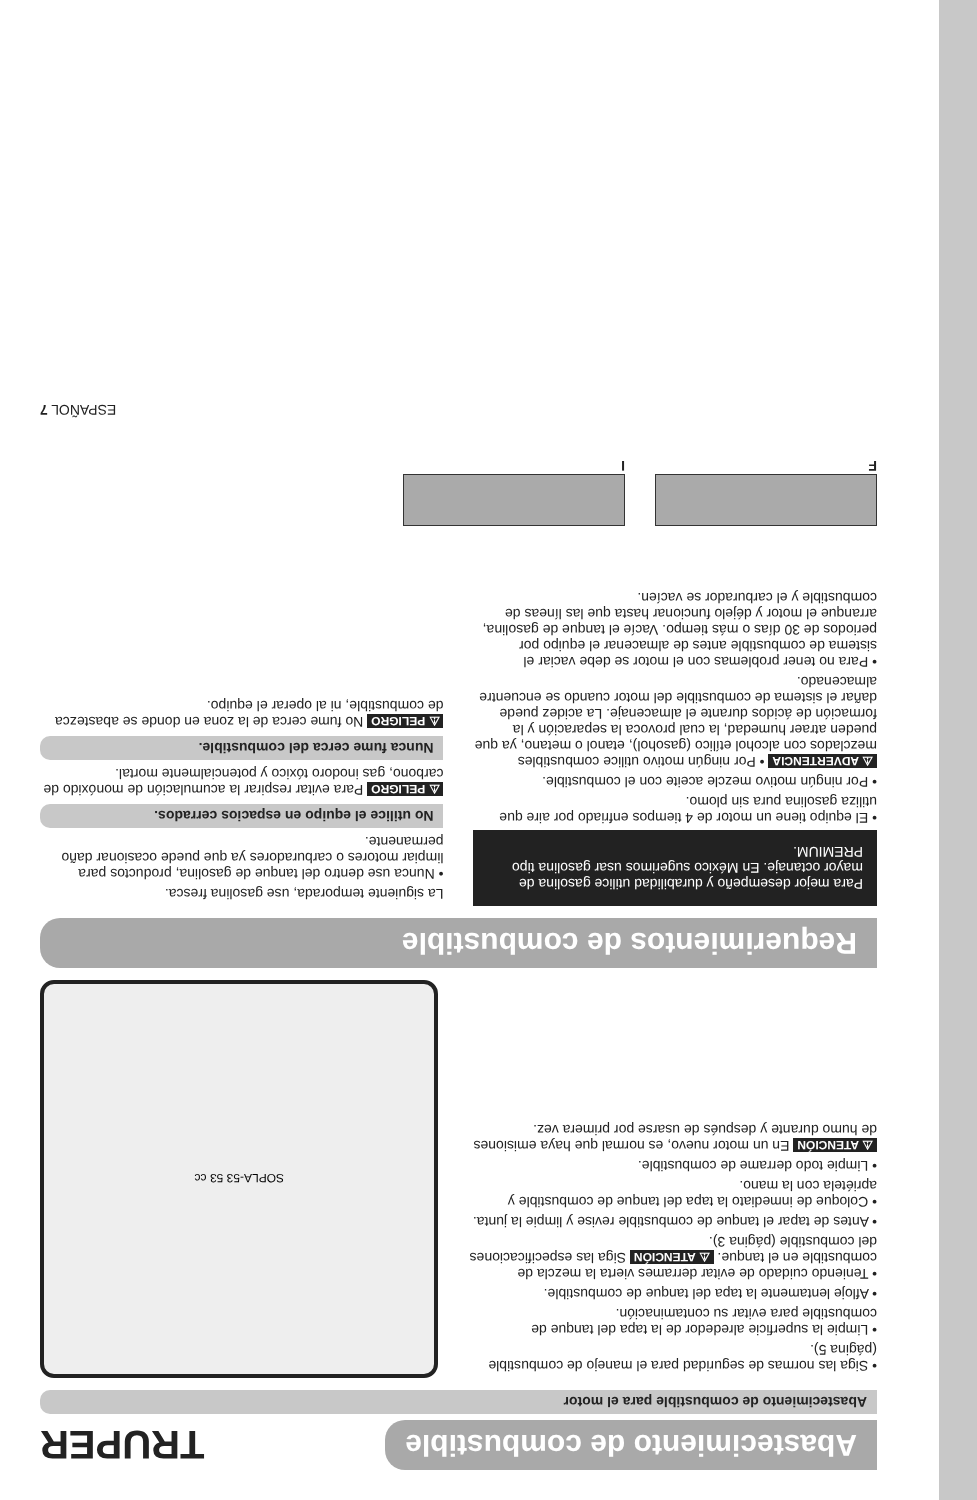Abastecimiento de combustible
TRUPER
Abastecimiento de combustible para el motor
• Siga las normas de seguridad para el manejo de combustible (página 5).
• Limpie la superficie alrededor de la tapa del tanque de combustible para evitar su contaminación.
• Afloje lentamente la tapa del tanque de combustible.
• Teniendo cuidado de evitar derrames vierta la mezcla de combustible en el tanque. ⚠ ATENCIÓN Siga las especificaciones del combustible (página 3).
• Antes de tapar el tanque de combustible revise y limpie la junta.
• Coloque de inmediato la tapa del tanque de combustible y apriétela con la mano.
• Limpie todo derrame de combustible.
⚠ ATENCIÓN En un motor nuevo, es normal que haya emisiones de humo durante y después de usarse por primera vez.
SOPLA-53 53 cc
Requerimientos de combustible
Para mejor desempeño y durabilidad utilice gasolina de mayor octanaje. En México sugerimos usar gasolina tipo PREMIUM.
• El equipo tiene un motor de 4 tiempos enfriado por aire que utiliza gasolina pura sin plomo.
• Por ningún motivo mezcle aceite con el combustible.
⚠ ADVERTENCIA • Por ningún motivo utilice combustibles mezclados con alcohol etílico (gasohol), etanol o metano, ya que pueden atraer humedad, la cual provoca la separación y la formación de ácidos durante el almacenaje. La acidez puede dañar el sistema de combustible del motor cuando se encuentre almacenado.
• Para no tener problemas con el motor se debe vaciar el sistema de combustible antes de almacenar el equipo por periodos de 30 días o más tiempo. Vacíe el tanque de gasolina, arranque el motor y déjelo funcionar hasta que las líneas de combustible y el carburador se vacíen.
La siguiente temporada, use gasolina fresca.
• Nunca use dentro del tanque de gasolina, productos para limpiar motores o carburadores ya que puede ocasionar daño permanente.
No utilice el equipo en espacios cerrados.
⚠ PELIGRO Para evitar respirar la acumulación de monóxido de carbono, gas inodoro tóxico y potencialmente mortal.
Nunca fume cerca del combustible.
⚠ PELIGRO No fume cerca de la zona en donde se abastezca de combustible, ni al operar el equipo.
F
I
ESPAÑOL 7